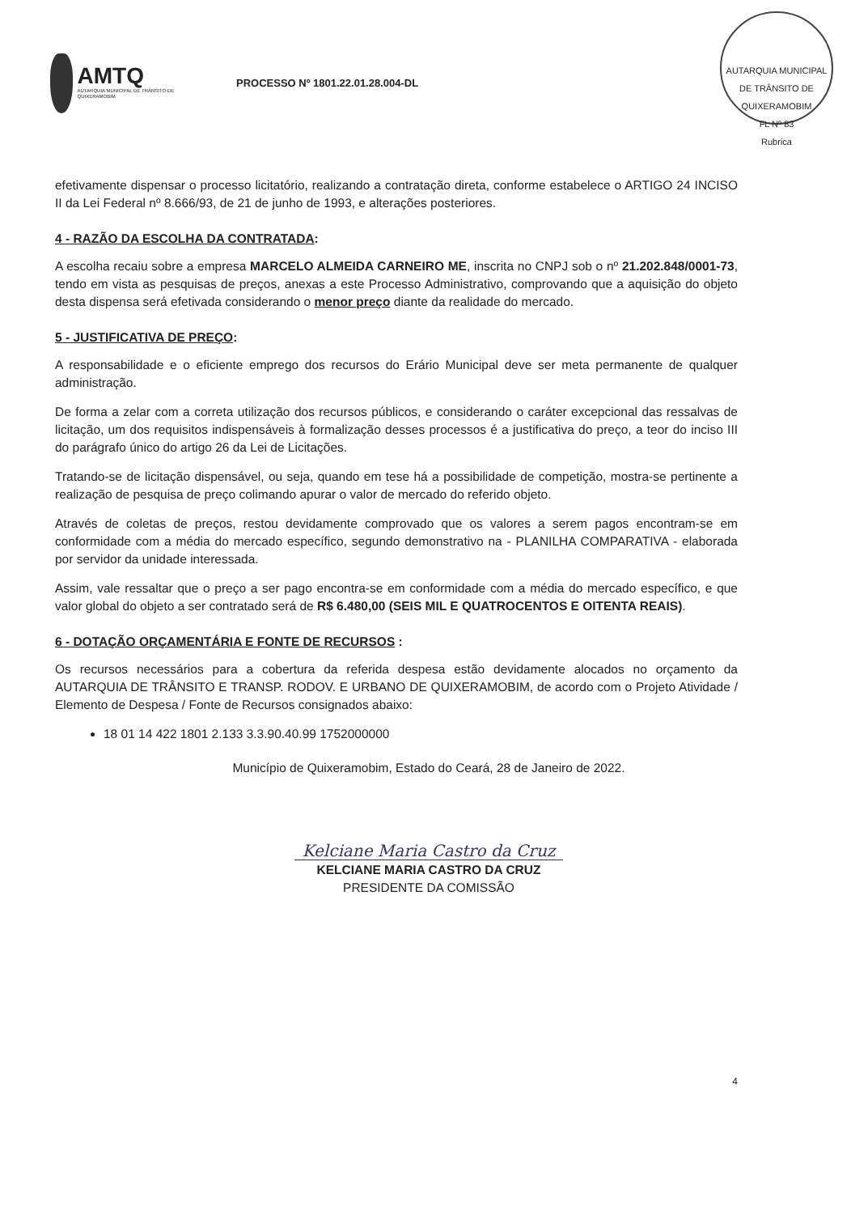AMTQ
AUTARQUIA MUNICIPAL DE TRÂNSITO DE QUIXERAMOBIM
PROCESSO Nº 1801.22.01.28.004-DL
AUTARQUIA MUNICIPAL DE TRÂNSITO DE QUIXERAMOBIM
FL Nº 83
Rubrica
efetivamente dispensar o processo licitatório, realizando a contratação direta, conforme estabelece o ARTIGO 24 INCISO II da Lei Federal nº 8.666/93, de 21 de junho de 1993, e alterações posteriores.
4 - RAZÃO DA ESCOLHA DA CONTRATADA:
A escolha recaiu sobre a empresa MARCELO ALMEIDA CARNEIRO ME, inscrita no CNPJ sob o nº 21.202.848/0001-73, tendo em vista as pesquisas de preços, anexas a este Processo Administrativo, comprovando que a aquisição do objeto desta dispensa será efetivada considerando o menor preço diante da realidade do mercado.
5 - JUSTIFICATIVA DE PREÇO:
A responsabilidade e o eficiente emprego dos recursos do Erário Municipal deve ser meta permanente de qualquer administração.
De forma a zelar com a correta utilização dos recursos públicos, e considerando o caráter excepcional das ressalvas de licitação, um dos requisitos indispensáveis à formalização desses processos é a justificativa do preço, a teor do inciso III do parágrafo único do artigo 26 da Lei de Licitações.
Tratando-se de licitação dispensável, ou seja, quando em tese há a possibilidade de competição, mostra-se pertinente a realização de pesquisa de preço colimando apurar o valor de mercado do referido objeto.
Através de coletas de preços, restou devidamente comprovado que os valores a serem pagos encontram-se em conformidade com a média do mercado específico, segundo demonstrativo na - PLANILHA COMPARATIVA - elaborada por servidor da unidade interessada.
Assim, vale ressaltar que o preço a ser pago encontra-se em conformidade com a média do mercado específico, e que valor global do objeto a ser contratado será de R$ 6.480,00 (SEIS MIL E QUATROCENTOS E OITENTA REAIS).
6 - DOTAÇÃO ORÇAMENTÁRIA E FONTE DE RECURSOS :
Os recursos necessários para a cobertura da referida despesa estão devidamente alocados no orçamento da AUTARQUIA DE TRÂNSITO E TRANSP. RODOV. E URBANO DE QUIXERAMOBIM, de acordo com o Projeto Atividade / Elemento de Despesa / Fonte de Recursos consignados abaixo:
18 01 14 422 1801 2.133 3.3.90.40.99 1752000000
Município de Quixeramobim, Estado do Ceará, 28 de Janeiro de 2022.
Kelciane Maria Castro da Cruz
KELCIANE MARIA CASTRO DA CRUZ
PRESIDENTE DA COMISSÃO
4